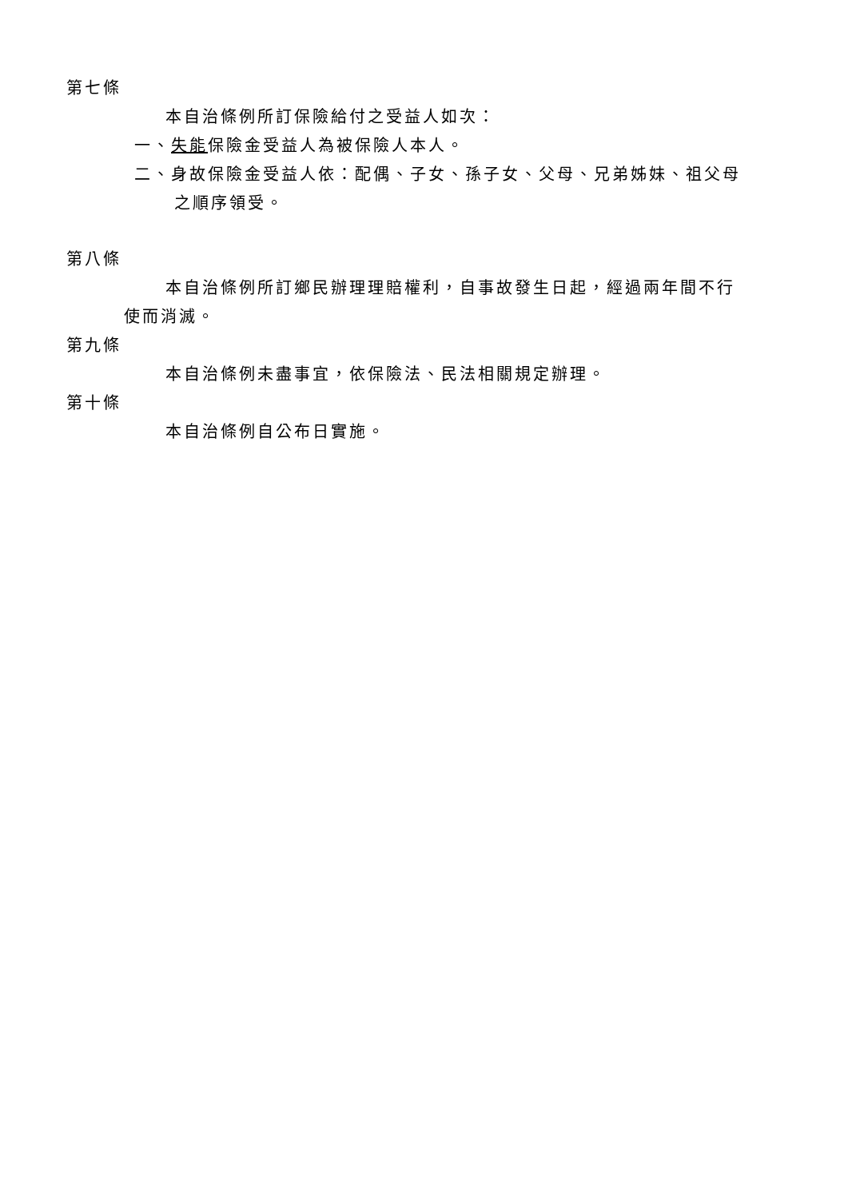第七條
本自治條例所訂保險給付之受益人如次：
一、失能保險金受益人為被保險人本人。
二、身故保險金受益人依：配偶、子女、孫子女、父母、兄弟姊妹、祖父母
之順序領受。
第八條
本自治條例所訂鄉民辦理理賠權利，自事故發生日起，經過兩年間不行
使而消滅。
第九條
本自治條例未盡事宜，依保險法、民法相關規定辦理。
第十條
本自治條例自公布日實施。